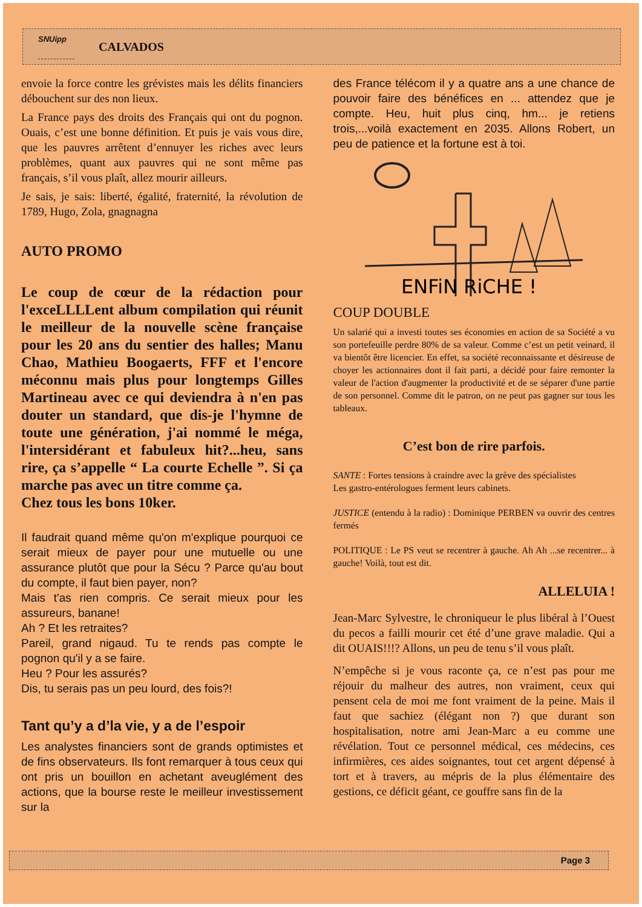SNUipp
CALVADOS
envoie la force contre les grévistes mais les délits financiers débouchent sur des non lieux.
La France pays des droits des Français qui ont du pognon. Ouais, c’est une bonne définition. Et puis je vais vous dire, que les pauvres arrêtent d’ennuyer les riches avec leurs problèmes, quant aux pauvres qui ne sont même pas français, s’il vous plaît, allez mourir ailleurs.
Je sais, je sais: liberté, égalité, fraternité, la révolution de 1789, Hugo, Zola, gnagnagna
AUTO PROMO
Le coup de cœur de la rédaction pour l'exceLLLLent album compilation qui réunit le meilleur de la nouvelle scène française pour les 20 ans du sentier des halles; Manu Chao, Mathieu Boogaerts, FFF et l'encore méconnu mais plus pour longtemps Gilles Martineau avec ce qui deviendra à n'en pas douter un standard, que dis-je l'hymne de toute une génération, j'ai nommé le méga, l'intersidérant et fabuleux hit?...heu, sans rire, ça s’appelle “ La courte Echelle ”. Si ça marche pas avec un titre comme ça.
Chez tous les bons 10ker.
Il faudrait quand même qu'on m'explique pourquoi ce serait mieux de payer pour une mutuelle ou une assurance plutôt que pour la Sécu ? Parce qu'au bout du compte, il faut bien payer, non?
Mais t'as rien compris. Ce serait mieux pour les assureurs, banane!
Ah ? Et les retraites?
Pareil, grand nigaud. Tu te rends pas compte le pognon qu'il y a se faire.
Heu ? Pour les assurés?
Dis, tu serais pas un peu lourd, des fois?!
Tant qu’y a d’la vie, y a de l’espoir
Les analystes financiers sont de grands optimistes et de fins observateurs. Ils font remarquer à tous ceux qui ont pris un bouillon en achetant aveuglément des actions, que la bourse reste le meilleur investissement sur la
des France télécom il y a quatre ans a une chance de pouvoir faire des bénéfices en ... attendez que je compte. Heu, huit plus cinq, hm... je retiens trois,...voilà exactement en 2035. Allons Robert, un peu de patience et la fortune est à toi.
ENFiN RiCHE !
COUP DOUBLE
Un salarié qui a investi toutes ses économies en action de sa Société a vu son portefeuille perdre 80% de sa valeur. Comme c’est un petit veinard, il va bientôt être licencier. En effet, sa société reconnaissante et désireuse de choyer les actionnaires dont il fait parti, a décidé pour faire remonter la valeur de l'action d'augmenter la productivité et de se séparer d'une partie de son personnel. Comme dit le patron, on ne peut pas gagner sur tous les tableaux.
C’est bon de rire parfois.
SANTE : Fortes tensions à craindre avec la grève des spécialistes
Les gastro-entérologues ferment leurs cabinets.
JUSTICE (entendu à la radio) : Dominique PERBEN va ouvrir des centres fermés
POLITIQUE : Le PS veut se recentrer à gauche. Ah Ah ...se recentrer... à gauche! Voilà, tout est dit.
ALLELUIA !
Jean-Marc Sylvestre, le chroniqueur le plus libéral à l’Ouest du pecos a failli mourir cet été d’une grave maladie. Qui a dit OUAIS!!!? Allons, un peu de tenu s’il vous plaît.
N’empêche si je vous raconte ça, ce n’est pas pour me réjouir du malheur des autres, non vraiment, ceux qui pensent cela de moi me font vraiment de la peine. Mais il faut que sachiez (élégant non ?) que durant son hospitalisation, notre ami Jean-Marc a eu comme une révélation. Tout ce personnel médical, ces médecins, ces infirmières, ces aides soignantes, tout cet argent dépensé à tort et à travers, au mépris de la plus élémentaire des gestions, ce déficit géant, ce gouffre sans fin de la
Page 3